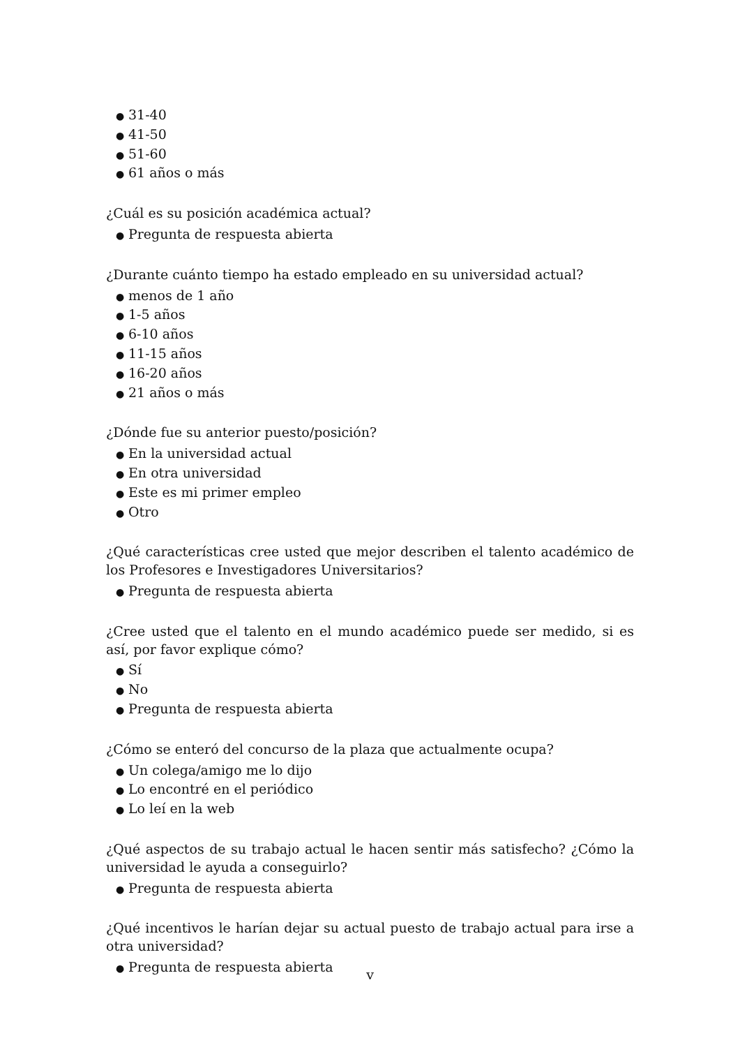● 31-40
● 41-50
● 51-60
● 61 años o más
¿Cuál es su posición académica actual?
● Pregunta de respuesta abierta
¿Durante cuánto tiempo ha estado empleado en su universidad actual?
● menos de 1 año
● 1-5 años
● 6-10 años
● 11-15 años
● 16-20 años
● 21 años o más
¿Dónde fue su anterior puesto/posición?
● En la universidad actual
● En otra universidad
● Este es mi primer empleo
● Otro
¿Qué características cree usted que mejor describen el talento académico de los Profesores e Investigadores Universitarios?
● Pregunta de respuesta abierta
¿Cree usted que el talento en el mundo académico puede ser medido, si es así, por favor explique cómo?
● Sí
● No
● Pregunta de respuesta abierta
¿Cómo se enteró del concurso de la plaza que actualmente ocupa?
● Un colega/amigo me lo dijo
● Lo encontré en el periódico
● Lo leí en la web
¿Qué aspectos de su trabajo actual le hacen sentir más satisfecho? ¿Cómo la universidad le ayuda a conseguirlo?
● Pregunta de respuesta abierta
¿Qué incentivos le harían dejar su actual puesto de trabajo actual para irse a otra universidad?
● Pregunta de respuesta abierta
v